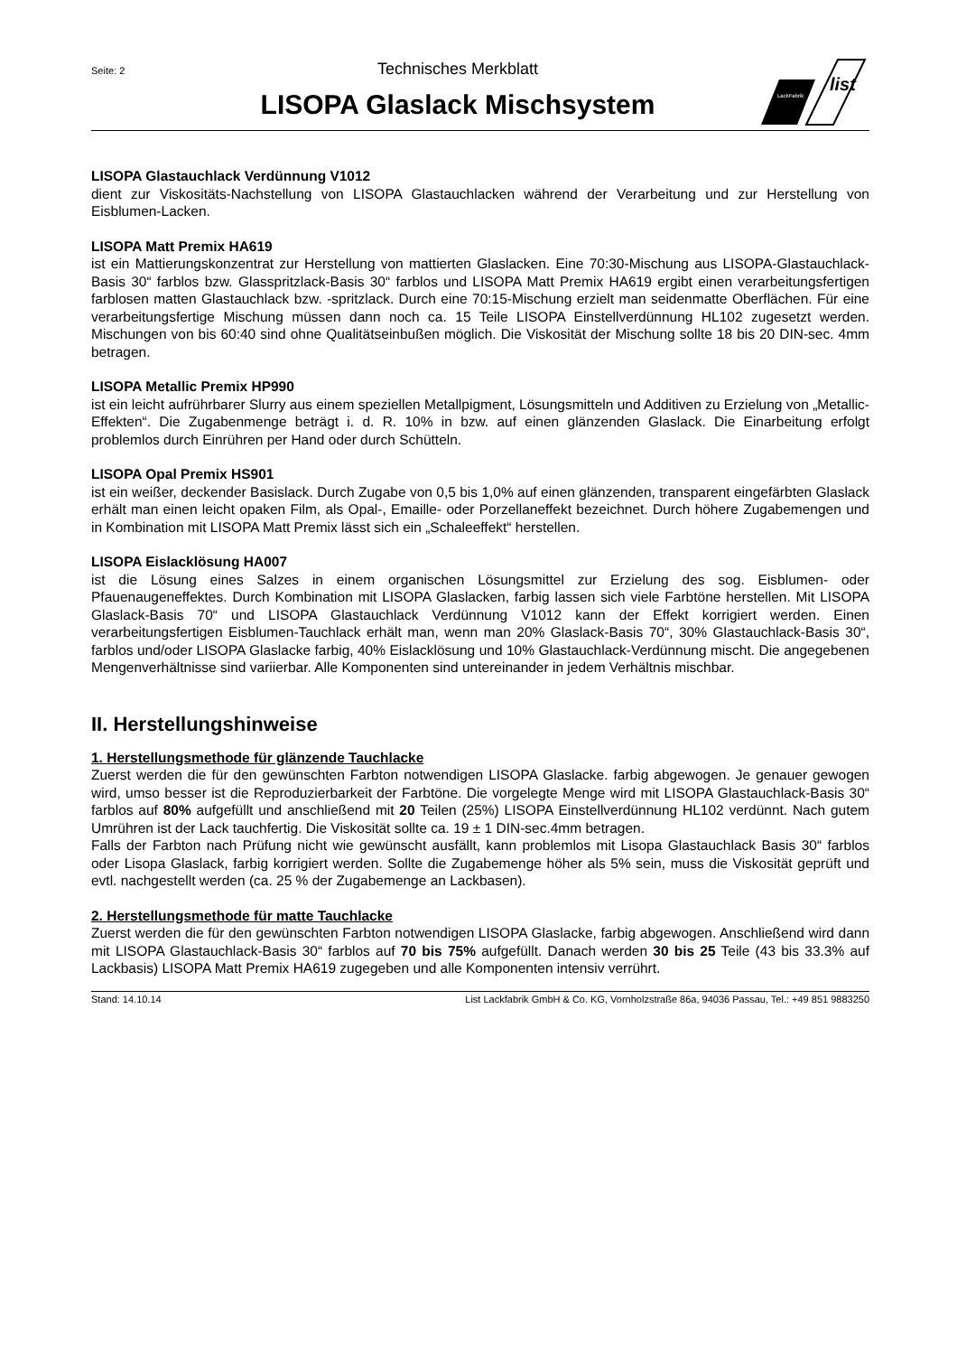Seite: 2
Technisches Merkblatt
LISOPA Glaslack Mischsystem
LackFabrik
list
LISOPA Glastauchlack Verdünnung V1012
dient zur Viskositäts-Nachstellung von LISOPA Glastauchlacken während der Verarbeitung und zur Herstellung von Eisblumen-Lacken.
LISOPA Matt Premix HA619
ist ein Mattierungskonzentrat zur Herstellung von mattierten Glaslacken. Eine 70:30-Mischung aus LISOPA-Glastauchlack-Basis 30“ farblos bzw. Glasspritzlack-Basis 30“ farblos und LISOPA Matt Premix HA619 ergibt einen verarbeitungsfertigen farblosen matten Glastauchlack bzw. -spritzlack. Durch eine 70:15-Mischung erzielt man seidenmatte Oberflächen. Für eine verarbeitungsfertige Mischung müssen dann noch ca. 15 Teile LISOPA Einstellverdünnung HL102 zugesetzt werden. Mischungen von bis 60:40 sind ohne Qualitätseinbußen möglich. Die Viskosität der Mischung sollte 18 bis 20 DIN-sec. 4mm betragen.
LISOPA Metallic Premix HP990
ist ein leicht aufrührbarer Slurry aus einem speziellen Metallpigment, Lösungsmitteln und Additiven zu Erzielung von „Metallic-Effekten“. Die Zugabenmenge beträgt i. d. R. 10% in bzw. auf einen glänzenden Glaslack. Die Einarbeitung erfolgt problemlos durch Einrühren per Hand oder durch Schütteln.
LISOPA Opal Premix HS901
ist ein weißer, deckender Basislack. Durch Zugabe von 0,5 bis 1,0% auf einen glänzenden, transparent eingefärbten Glaslack erhält man einen leicht opaken Film, als Opal-, Emaille- oder Porzellaneffekt bezeichnet. Durch höhere Zugabemengen und in Kombination mit LISOPA Matt Premix lässt sich ein „Schaleeffekt“ herstellen.
LISOPA Eislacklösung HA007
ist die Lösung eines Salzes in einem organischen Lösungsmittel zur Erzielung des sog. Eisblumen- oder Pfauenaugeneffektes. Durch Kombination mit LISOPA Glaslacken, farbig lassen sich viele Farbtöne herstellen. Mit LISOPA Glaslack-Basis 70“ und LISOPA Glastauchlack Verdünnung V1012 kann der Effekt korrigiert werden. Einen verarbeitungsfertigen Eisblumen-Tauchlack erhält man, wenn man 20% Glaslack-Basis 70“, 30% Glastauchlack-Basis 30“, farblos und/oder LISOPA Glaslacke farbig, 40% Eislacklösung und 10% Glastauchlack-Verdünnung mischt. Die angegebenen Mengenverhältnisse sind variierbar. Alle Komponenten sind untereinander in jedem Verhältnis mischbar.
II. Herstellungshinweise
1. Herstellungsmethode für glänzende Tauchlacke
Zuerst werden die für den gewünschten Farbton notwendigen LISOPA Glaslacke. farbig abgewogen. Je genauer gewogen wird, umso besser ist die Reproduzierbarkeit der Farbtöne. Die vorgelegte Menge wird mit LISOPA Glastauchlack-Basis 30“ farblos auf 80% aufgefüllt und anschließend mit 20 Teilen (25%) LISOPA Einstellverdünnung HL102 verdünnt. Nach gutem Umrühren ist der Lack tauchfertig. Die Viskosität sollte ca. 19 ± 1 DIN-sec.4mm betragen.
Falls der Farbton nach Prüfung nicht wie gewünscht ausfällt, kann problemlos mit Lisopa Glastauchlack Basis 30“ farblos oder Lisopa Glaslack, farbig korrigiert werden. Sollte die Zugabemenge höher als 5% sein, muss die Viskosität geprüft und evtl. nachgestellt werden (ca. 25 % der Zugabemenge an Lackbasen).
2. Herstellungsmethode für matte Tauchlacke
Zuerst werden die für den gewünschten Farbton notwendigen LISOPA Glaslacke, farbig abgewogen. Anschließend wird dann mit LISOPA Glastauchlack-Basis 30“ farblos auf 70 bis 75% aufgefüllt. Danach werden 30 bis 25 Teile (43 bis 33.3% auf Lackbasis) LISOPA Matt Premix HA619 zugegeben und alle Komponenten intensiv verrührt.
Stand: 14.10.14 List Lackfabrik GmbH & Co. KG, Vornholzstraße 86a, 94036 Passau, Tel.: +49 851 9883250